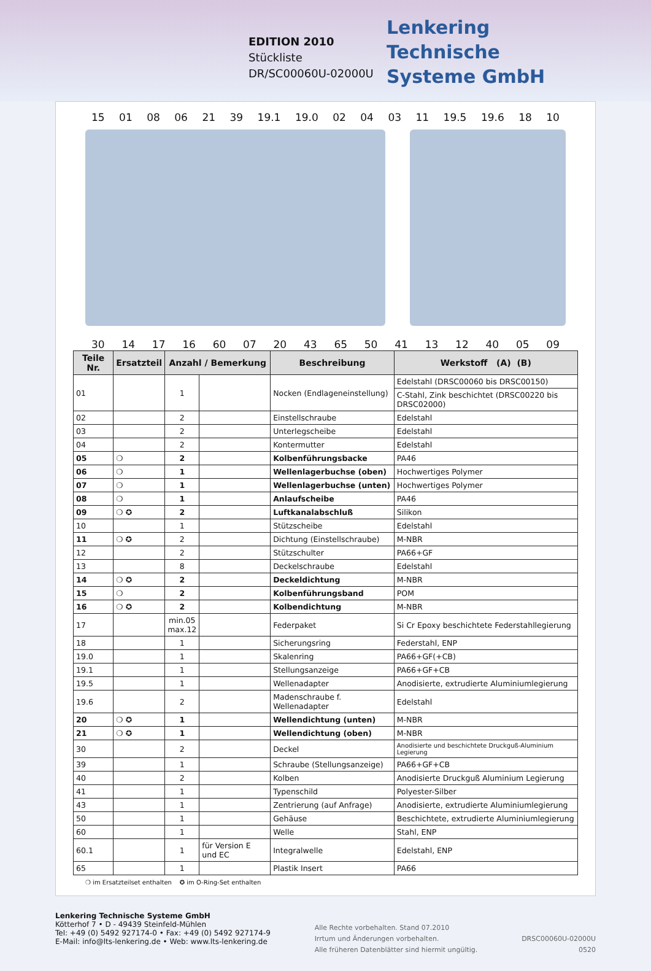EDITION 2010
Stückliste
DR/SC00060U-02000U
Lenkering
Technische
Systeme GmbH
15 01 08 06 21 39 19.1 19.0 02 04 03 11 19.5 19.6 18 10
30 14 17 16 60 07 20 43 65 50 41 13 12 40 05 09
| Teile Nr. | Ersatzteil | Anzahl / Bemerkung | | Beschreibung | Werkstoff (A) (B) |
| --- | --- | --- | --- | --- | --- |
| 01 | | 1 | | Nocken (Endlageneinstellung) | Edelstahl (DRSC00060 bis DRSC00150) |
| | | | | | C-Stahl, Zink beschichtet (DRSC00220 bis DRSC02000) |
| 02 | | 2 | | Einstellschraube | Edelstahl |
| 03 | | 2 | | Unterlegscheibe | Edelstahl |
| 04 | | 2 | | Kontermutter | Edelstahl |
| 05 | ❍ | 2 | | Kolbenführungsbacke | PA46 |
| 06 | ❍ | 1 | | Wellenlagerbuchse (oben) | Hochwertiges Polymer |
| 07 | ❍ | 1 | | Wellenlagerbuchse (unten) | Hochwertiges Polymer |
| 08 | ❍ | 1 | | Anlaufscheibe | PA46 |
| 09 | ❍ ✪ | 2 | | Luftkanalabschluß | Silikon |
| 10 | | 1 | | Stützscheibe | Edelstahl |
| 11 | ❍ ✪ | 2 | | Dichtung (Einstellschraube) | M-NBR |
| 12 | | 2 | | Stützschulter | PA66+GF |
| 13 | | 8 | | Deckelschraube | Edelstahl |
| 14 | ❍ ✪ | 2 | | Deckeldichtung | M-NBR |
| 15 | ❍ | 2 | | Kolbenführungsband | POM |
| 16 | ❍ ✪ | 2 | | Kolbendichtung | M-NBR |
| 17 | | min.05 max.12 | | Federpaket | Si Cr Epoxy beschichtete Federstahllegierung |
| 18 | | 1 | | Sicherungsring | Federstahl, ENP |
| 19.0 | | 1 | | Skalenring | PA66+GF(+CB) |
| 19.1 | | 1 | | Stellungsanzeige | PA66+GF+CB |
| 19.5 | | 1 | | Wellenadapter | Anodisierte, extrudierte Aluminiumlegierung |
| 19.6 | | 2 | | Madenschraube f. Wellenadapter | Edelstahl |
| 20 | ❍ ✪ | 1 | | Wellendichtung (unten) | M-NBR |
| 21 | ❍ ✪ | 1 | | Wellendichtung (oben) | M-NBR |
| 30 | | 2 | | Deckel | Anodisierte und beschichtete Druckguß-Aluminium Legierung |
| 39 | | 1 | | Schraube (Stellungsanzeige) | PA66+GF+CB |
| 40 | | 2 | | Kolben | Anodisierte Druckguß Aluminium Legierung |
| 41 | | 1 | | Typenschild | Polyester-Silber |
| 43 | | 1 | | Zentrierung (auf Anfrage) | Anodisierte, extrudierte Aluminiumlegierung |
| 50 | | 1 | | Gehäuse | Beschichtete, extrudierte Aluminiumlegierung |
| 60 | | 1 | | Welle | Stahl, ENP |
| 60.1 | | 1 | für Version E und EC | Integralwelle | Edelstahl, ENP |
| 65 | | 1 | | Plastik Insert | PA66 |
❍ im Ersatzteilset enthalten ✪ im O-Ring-Set enthalten
Lenkering Technische Systeme GmbH
Kötterhof 7 • D - 49439 Steinfeld-Mühlen
Tel: +49 (0) 5492 927174-0 • Fax: +49 (0) 5492 927174-9
E-Mail: info@lts-lenkering.de • Web: www.lts-lenkering.de
Alle Rechte vorbehalten. Stand 07.2010
Irrtum und Änderungen vorbehalten.
Alle früheren Datenblätter sind hiermit ungültig.
DRSC00060U-02000U
0520